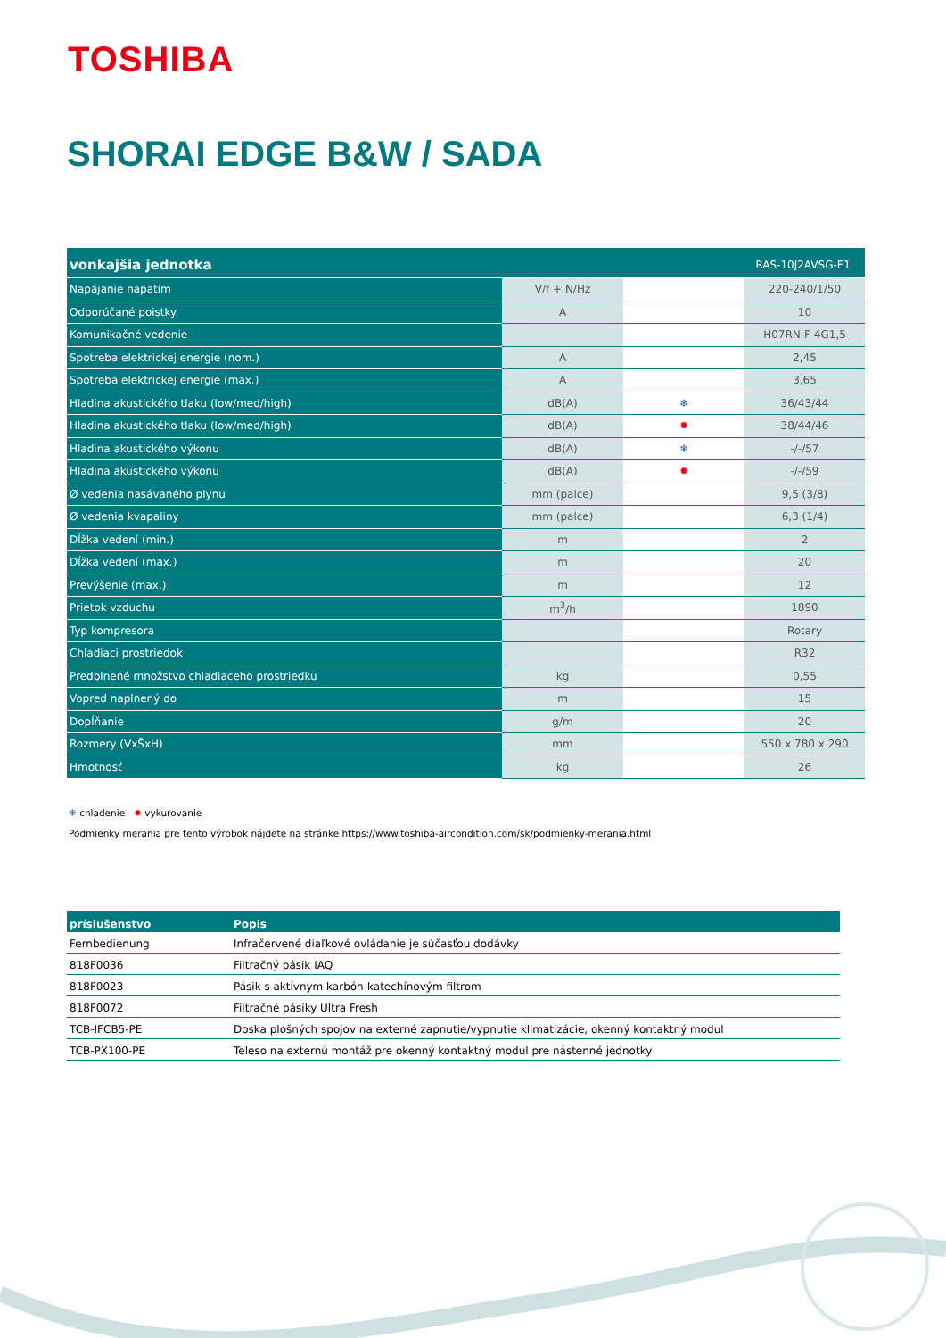TOSHIBA
SHORAI EDGE B&W / SADA
| vonkajšia jednotka | | | RAS-10J2AVSG-E1 |
| --- | --- | --- | --- |
| Napájanie napätím | V/f + N/Hz | | 220-240/1/50 |
| Odporúčané poistky | A | | 10 |
| Komunikačné vedenie | | | H07RN-F 4G1,5 |
| Spotreba elektrickej energie (nom.) | A | | 2,45 |
| Spotreba elektrickej energie (max.) | A | | 3,65 |
| Hladina akustického tlaku (low/med/high) | dB(A) | ❄ | 36/43/44 |
| Hladina akustického tlaku (low/med/high) | dB(A) | ✹ | 38/44/46 |
| Hladina akustického výkonu | dB(A) | ❄ | -/-/57 |
| Hladina akustického výkonu | dB(A) | ✹ | -/-/59 |
| Ø vedenia nasávaného plynu | mm (palce) | | 9,5 (3/8) |
| Ø vedenia kvapaliny | mm (palce) | | 6,3 (1/4) |
| Dĺžka vedení (min.) | m | | 2 |
| Dĺžka vedení (max.) | m | | 20 |
| Prevýšenie (max.) | m | | 12 |
| Prietok vzduchu | m<sup>3</sup>/h | | 1890 |
| Typ kompresora | | | Rotary |
| Chladiaci prostriedok | | | R32 |
| Predplnené množstvo chladiaceho prostriedku | kg | | 0,55 |
| Vopred naplnený do | m | | 15 |
| Dopĺňanie | g/m | | 20 |
| Rozmery (VxŠxH) | mm | | 550 x 780 x 290 |
| Hmotnosť | kg | | 26 |
❄ chladenie ✹ vykurovanie
Podmienky merania pre tento výrobok nájdete na stránke https://www.toshiba-aircondition.com/sk/podmienky-merania.html
| príslušenstvo | Popis |
| --- | --- |
| Fernbedienung | Infračervené diaľkové ovládanie je súčasťou dodávky |
| 818F0036 | Filtračný pásik IAQ |
| 818F0023 | Pásik s aktívnym karbón-katechínovým filtrom |
| 818F0072 | Filtračné pásiky Ultra Fresh |
| TCB-IFCB5-PE | Doska plošných spojov na externé zapnutie/vypnutie klimatizácie, okenný kontaktný modul |
| TCB-PX100-PE | Teleso na externú montáž pre okenný kontaktný modul pre nástenné jednotky |